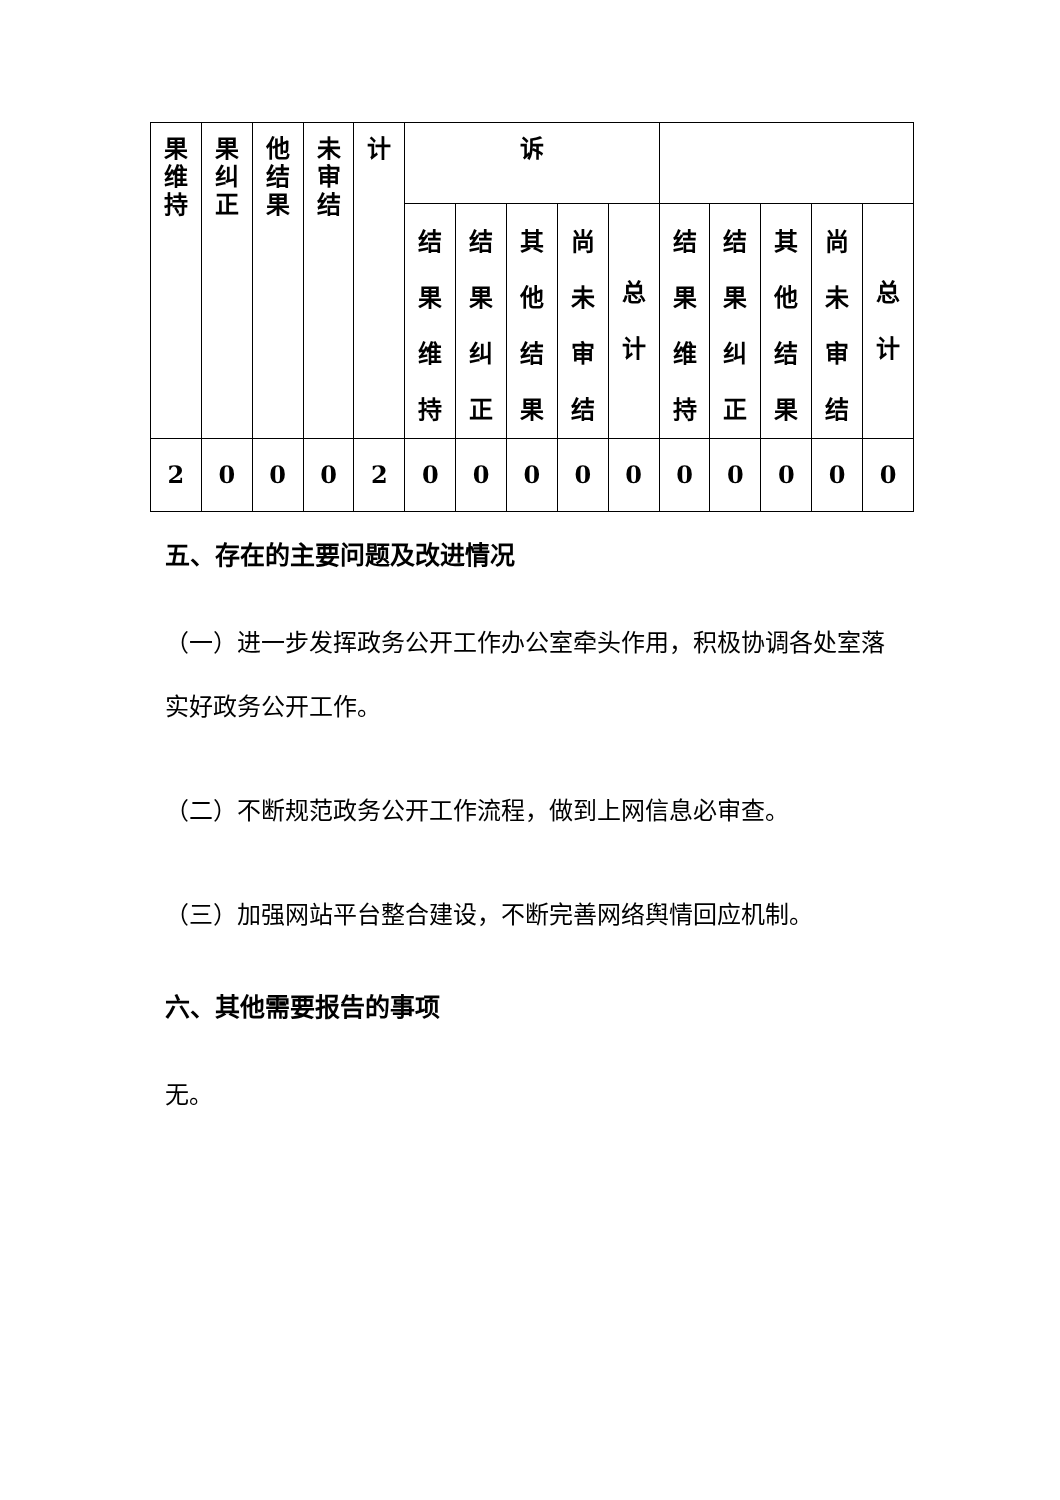| 果 维 持 | 果 纠 正 | 他 结 果 | 未 审 结 | 计 | 诉 | | | | | | | | | |
| | | | | | 结 果 维 持 | 结 果 纠 正 | 其 他 结 果 | 尚 未 审 结 | 总 计 | 结 果 维 持 | 结 果 纠 正 | 其 他 结 果 | 尚 未 审 结 | 总 计 |
| 2 | 0 | 0 | 0 | 2 | 0 | 0 | 0 | 0 | 0 | 0 | 0 | 0 | 0 | 0 |
五、存在的主要问题及改进情况
（一）进一步发挥政务公开工作办公室牵头作用，积极协调各处室落实好政务公开工作。
（二）不断规范政务公开工作流程，做到上网信息必审查。
（三）加强网站平台整合建设，不断完善网络舆情回应机制。
六、其他需要报告的事项
无。